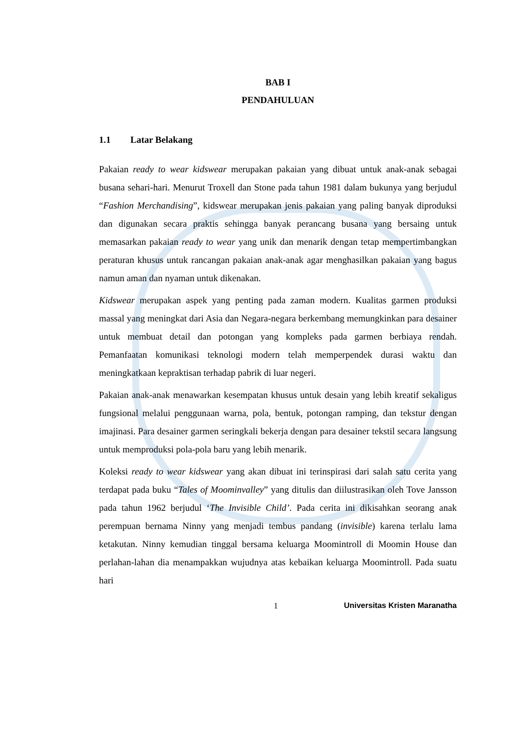BAB I
PENDAHULUAN
1.1 Latar Belakang
Pakaian ready to wear kidswear merupakan pakaian yang dibuat untuk anak-anak sebagai busana sehari-hari. Menurut Troxell dan Stone pada tahun 1981 dalam bukunya yang berjudul “Fashion Merchandising”, kidswear merupakan jenis pakaian yang paling banyak diproduksi dan digunakan secara praktis sehingga banyak perancang busana yang bersaing untuk memasarkan pakaian ready to wear yang unik dan menarik dengan tetap mempertimbangkan peraturan khusus untuk rancangan pakaian anak-anak agar menghasilkan pakaian yang bagus namun aman dan nyaman untuk dikenakan.
Kidswear merupakan aspek yang penting pada zaman modern. Kualitas garmen produksi massal yang meningkat dari Asia dan Negara-negara berkembang memungkinkan para desainer untuk membuat detail dan potongan yang kompleks pada garmen berbiaya rendah. Pemanfaatan komunikasi teknologi modern telah memperpendek durasi waktu dan meningkatkaan kepraktisan terhadap pabrik di luar negeri.
Pakaian anak-anak menawarkan kesempatan khusus untuk desain yang lebih kreatif sekaligus fungsional melalui penggunaan warna, pola, bentuk, potongan ramping, dan tekstur dengan imajinasi. Para desainer garmen seringkali bekerja dengan para desainer tekstil secara langsung untuk memproduksi pola-pola baru yang lebih menarik.
Koleksi ready to wear kidswear yang akan dibuat ini terinspirasi dari salah satu cerita yang terdapat pada buku “Tales of Moominvalley” yang ditulis dan diilustrasikan oleh Tove Jansson pada tahun 1962 berjudul ‘The Invisible Child’. Pada cerita ini dikisahkan seorang anak perempuan bernama Ninny yang menjadi tembus pandang (invisible) karena terlalu lama ketakutan. Ninny kemudian tinggal bersama keluarga Moomintroll di Moomin House dan perlahan-lahan dia menampakkan wujudnya atas kebaikan keluarga Moomintroll. Pada suatu hari
1 Universitas Kristen Maranatha